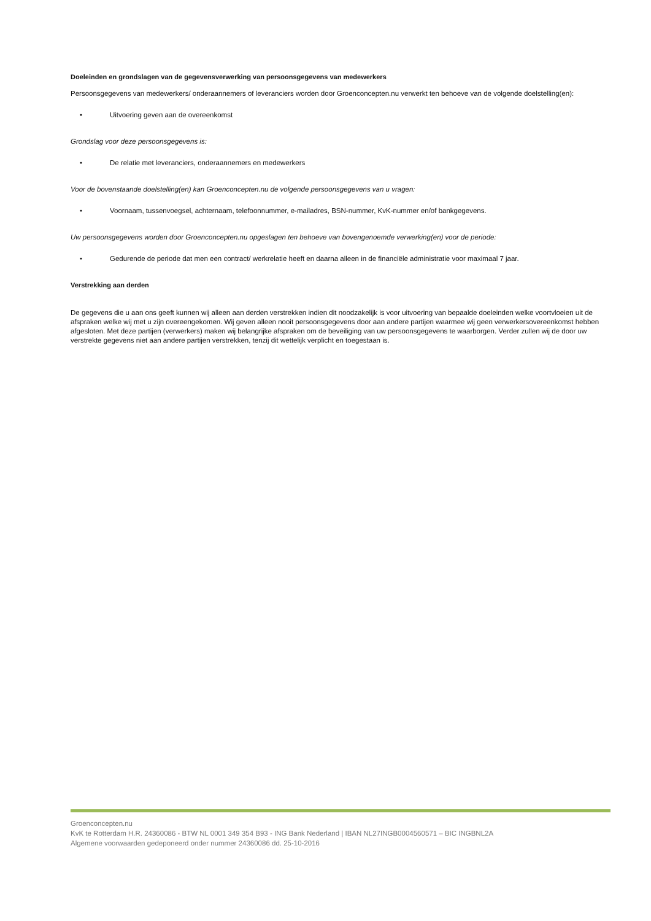Doeleinden en grondslagen van de gegevensverwerking van persoonsgegevens van medewerkers
Persoonsgegevens van medewerkers/ onderaannemers of leveranciers worden door Groenconcepten.nu verwerkt ten behoeve van de volgende doelstelling(en):
• Uitvoering geven aan de overeenkomst
Grondslag voor deze persoonsgegevens is:
• De relatie met leveranciers, onderaannemers en medewerkers
Voor de bovenstaande doelstelling(en) kan Groenconcepten.nu de volgende persoonsgegevens van u vragen:
• Voornaam, tussenvoegsel, achternaam, telefoonnummer, e-mailadres, BSN-nummer, KvK-nummer en/of bankgegevens.
Uw persoonsgegevens worden door Groenconcepten.nu opgeslagen ten behoeve van bovengenoemde verwerking(en) voor de periode:
• Gedurende de periode dat men een contract/ werkrelatie heeft en daarna alleen in de financiële administratie voor maximaal 7 jaar.
Verstrekking aan derden
De gegevens die u aan ons geeft kunnen wij alleen aan derden verstrekken indien dit noodzakelijk is voor uitvoering van bepaalde doeleinden welke voortvloeien uit de afspraken welke wij met u zijn overeengekomen. Wij geven alleen nooit persoonsgegevens door aan andere partijen waarmee wij geen verwerkersovereenkomst hebben afgesloten. Met deze partijen (verwerkers) maken wij belangrijke afspraken om de beveiliging van uw persoonsgegevens te waarborgen. Verder zullen wij de door uw verstrekte gegevens niet aan andere partijen verstrekken, tenzij dit wettelijk verplicht en toegestaan is.
Groenconcepten.nu
KvK te Rotterdam H.R. 24360086 - BTW NL 0001 349 354 B93 - ING Bank Nederland | IBAN NL27INGB0004560571 – BIC INGBNL2A
Algemene voorwaarden gedeponeerd onder nummer 24360086 dd. 25-10-2016